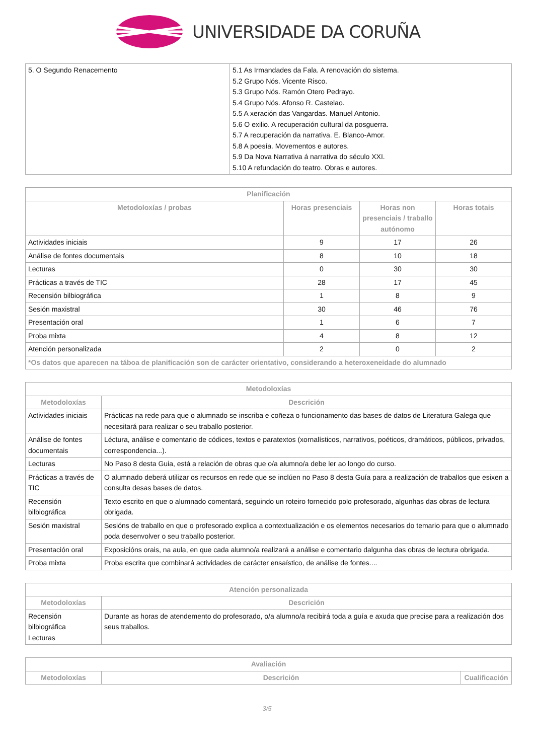UNIVERSIDADE DA CORUÑA
| 5. O Segundo Renacemento | 5.1 As Irmandades da Fala. A renovación do sistema. 5.2 Grupo Nós. Vicente Risco. 5.3 Grupo Nós. Ramón Otero Pedrayo. 5.4 Grupo Nós. Afonso R. Castelao. 5.5 A xeración das Vangardas. Manuel Antonio. 5.6 O exilio. A recuperación cultural da posguerra. 5.7 A recuperación da narrativa. E. Blanco-Amor. 5.8 A poesía. Movementos e autores. 5.9 Da Nova Narrativa á narrativa do século XXI. 5.10 A refundación do teatro. Obras e autores. |
| Planificación | | | |
| --- | --- | --- | --- |
| Metodoloxías / probas | Horas presenciais | Horas non presenciais / traballo autónomo | Horas totais |
| Actividades iniciais | 9 | 17 | 26 |
| Análise de fontes documentais | 8 | 10 | 18 |
| Lecturas | 0 | 30 | 30 |
| Prácticas a través de TIC | 28 | 17 | 45 |
| Recensión bilbiográfica | 1 | 8 | 9 |
| Sesión maxistral | 30 | 46 | 76 |
| Presentación oral | 1 | 6 | 7 |
| Proba mixta | 4 | 8 | 12 |
| Atención personalizada | 2 | 0 | 2 |
| *Os datos que aparecen na táboa de planificación son de carácter orientativo, considerando a heteroxeneidade do alumnado | | | |
| Metodoloxías | |
| --- | --- |
| Metodoloxías | Descrición |
| Actividades iniciais | Prácticas na rede para que o alumnado se inscriba e coñeza o funcionamento das bases de datos de Literatura Galega que necesitará para realizar o seu traballo posterior. |
| Análise de fontes documentais | Léctura, análise e comentario de códices, textos e paratextos (xornalísticos, narrativos, poéticos, dramáticos, públicos, privados, correspondencia...). |
| Lecturas | No Paso 8 desta Guia, está a relación de obras que o/a alumno/a debe ler ao longo do curso. |
| Prácticas a través de TIC | O alumnado deberá utilizar os recursos en rede que se inclúen no Paso 8 desta Guía para a realización de traballos que esixen a consulta desas bases de datos. |
| Recensión bilbiográfica | Texto escrito en que o alumnado comentará, seguindo un roteiro fornecido polo profesorado, algunhas das obras de lectura obrigada. |
| Sesión maxistral | Sesións de traballo en que o profesorado explica a contextualización e os elementos necesarios do temario para que o alumnado poda desenvolver o seu traballo posterior. |
| Presentación oral | Exposicións orais, na aula, en que cada alumno/a realizará a análise e comentario dalgunha das obras de lectura obrigada. |
| Proba mixta | Proba escrita que combinará actividades de carácter ensaístico, de análise de fontes.... |
| Atención personalizada | |
| --- | --- |
| Metodoloxías | Descrición |
| Recensión bilbiográfica Lecturas | Durante as horas de atendemento do profesorado, o/a alumno/a recibirá toda a guía e axuda que precise para a realización dos seus traballos. |
| Avaliación | | |
| --- | --- | --- |
| Metodoloxías | Descrición | Cualificación |
3/5